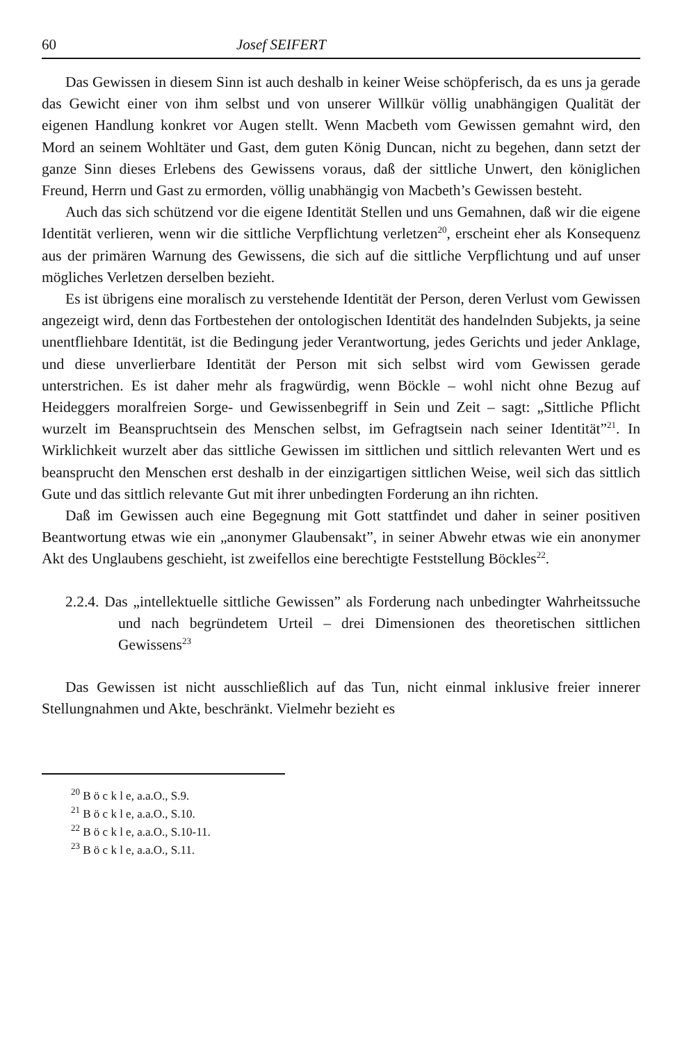60 Josef SEIFERT
Das Gewissen in diesem Sinn ist auch deshalb in keiner Weise schöpferisch, da es uns ja gerade das Gewicht einer von ihm selbst und von unserer Willkür völlig unabhängigen Qualität der eigenen Handlung konkret vor Augen stellt. Wenn Macbeth vom Gewissen gemahnt wird, den Mord an seinem Wohltäter und Gast, dem guten König Duncan, nicht zu begehen, dann setzt der ganze Sinn dieses Erlebens des Gewissens voraus, daß der sittliche Unwert, den königlichen Freund, Herrn und Gast zu ermorden, völlig unabhängig von Macbeth’s Gewissen besteht.
Auch das sich schützend vor die eigene Identität Stellen und uns Gemahnen, daß wir die eigene Identität verlieren, wenn wir die sittliche Verpflichtung verletzen<sup>20</sup>, erscheint eher als Konsequenz aus der primären Warnung des Gewissens, die sich auf die sittliche Verpflichtung und auf unser mögliches Verletzen derselben bezieht.
Es ist übrigens eine moralisch zu verstehende Identität der Person, deren Verlust vom Gewissen angezeigt wird, denn das Fortbestehen der ontologischen Identität des handelnden Subjekts, ja seine unentfliehbare Identität, ist die Bedingung jeder Verantwortung, jedes Gerichts und jeder Anklage, und diese unverlierbare Identität der Person mit sich selbst wird vom Gewissen gerade unterstrichen. Es ist daher mehr als fragwürdig, wenn Böckle – wohl nicht ohne Bezug auf Heideggers moralfreien Sorge- und Gewissenbegriff in Sein und Zeit – sagt: „Sittliche Pflicht wurzelt im Beanspruchtsein des Menschen selbst, im Gefragtsein nach seiner Identität”<sup>21</sup>. In Wirklichkeit wurzelt aber das sittliche Gewissen im sittlichen und sittlich relevanten Wert und es beansprucht den Menschen erst deshalb in der einzigartigen sittlichen Weise, weil sich das sittlich Gute und das sittlich relevante Gut mit ihrer unbedingten Forderung an ihn richten.
Daß im Gewissen auch eine Begegnung mit Gott stattfindet und daher in seiner positiven Beantwortung etwas wie ein „anonymer Glaubensakt”, in seiner Abwehr etwas wie ein anonymer Akt des Unglaubens geschieht, ist zweifellos eine berechtigte Feststellung Böckles<sup>22</sup>.
2.2.4. Das „intellektuelle sittliche Gewissen” als Forderung nach unbedingter Wahrheitssuche und nach begründetem Urteil – drei Dimensionen des theoretischen sittlichen Gewissens<sup>23</sup>
Das Gewissen ist nicht ausschließlich auf das Tun, nicht einmal inklusive freier innerer Stellungnahmen und Akte, beschränkt. Vielmehr bezieht es
<sup>20</sup> B ö c k l e, a.a.O., S.9.
<sup>21</sup> B ö c k l e, a.a.O., S.10.
<sup>22</sup> B ö c k l e, a.a.O., S.10-11.
<sup>23</sup> B ö c k l e, a.a.O., S.11.